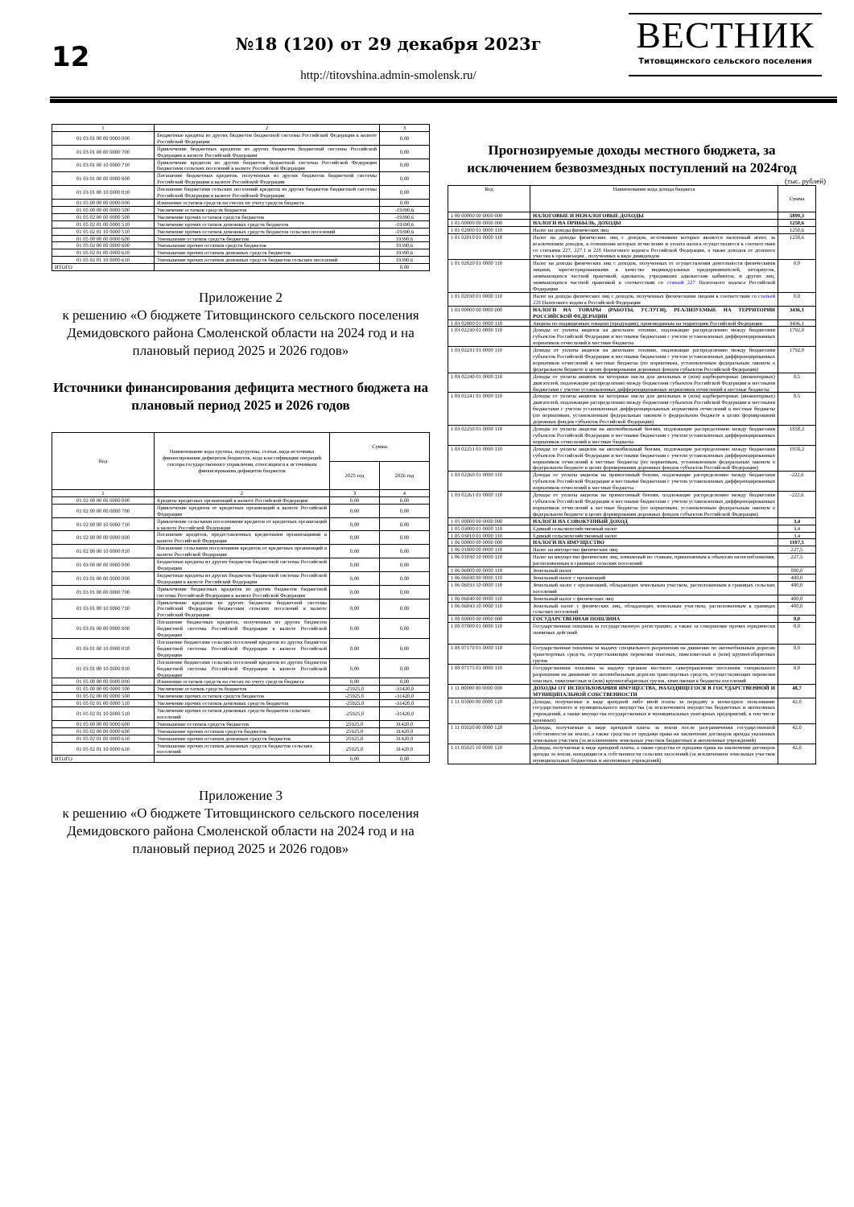12
№18 (120) от 29 декабря 2023г
http://titovshina.admin-smolensk.ru/
ВЕСТНИК
Титовщинского сельского поселения
| 1 | 2 | 3 |
| 01 03 01 00 00 0000 000 | Бюджетные кредиты из других бюджетов бюджетной системы Российской Федерации в валюте Российской Федерации | 0,00 |
| 01 03 01 00 00 0000 700 | Привлечение бюджетных кредитов из других бюджетов бюджетной системы Российской Федерации в валюте Российской Федерации | 0,00 |
| 01 03 01 00 10 0000 710 | Привлечение кредитов из других бюджетов бюджетной системы Российской Федерации бюджетами сельских поселений в валюте Российской Федерации | 0,00 |
| 01 03 01 00 00 0000 800 | Погашение бюджетных кредитов, полученных из других бюджетов бюджетной системы Российской Федерации в валюте Российской Федерации | 0,00 |
| 01 03 01 00 10 0000 810 | Погашение бюджетами сельских поселений кредитов из других бюджетов бюджетной системы Российской Федерации в валюте Российской Федерации | 0,00 |
| 01 05 00 00 00 0000 000 | Изменение остатков средств на счетах по учету средств бюджета | 0,00 |
| 01 05 00 00 00 0000 500 | Увеличение остатков средств бюджетов | -19390,6 |
| 01 05 02 00 00 0000 500 | Увеличение прочих остатков средств бюджетов | -19390,6 |
| 01 05 02 01 00 0000 510 | Увеличение прочих остатков денежных средств бюджетов | -19390,6 |
| 01 05 02 01 10 0000 510 | Увеличение прочих остатков денежных средств бюджетов сельских поселений | -19390,6 |
| 01 05 00 00 00 0000 600 | Уменьшение остатков средств бюджетов | 19390,6 |
| 01 05 02 00 00 0000 600 | Уменьшение прочих остатков средств бюджетов | 19390,6 |
| 01 05 02 01 00 0000 610 | Уменьшение прочих остатков денежных средств бюджетов | 19390,6 |
| 01 05 02 01 10 0000 610 | Уменьшение прочих остатков денежных средств бюджетов сельских поселений | 19390,6 |
| ИТОГО | | 0,00 |
Приложение 2
к решению «О бюджете Титовщинского сельского поселения Демидовского района Смоленской области на 2024 год и на плановый период 2025 и 2026 годов»
Источники финансирования дефицита местного бюджета на плановый период 2025 и 2026 годов
| Код | Наименование кода группы, подгруппы, статьи, вида источника финансирования дефицитов бюджетов, кода классификации операций сектора государственного управления, относящихся к источникам финансирования дефицитов бюджетов | Сумма | |
| | | 2025 год | 2026 год |
| 1 | 2 | 3 | 4 |
| 01 02 00 00 00 0000 000 | Кредиты кредитных организаций в валюте Российской Федерации | 0,00 | 0,00 |
| 01 02 00 00 00 0000 700 | Привлечение кредитов от кредитных организаций в валюте Российской Федерации | 0,00 | 0,00 |
| 01 02 00 00 10 0000 710 | Привлечение сельскими поселениями кредитов от кредитных организаций в валюте Российской Федерации | 0,00 | 0,00 |
| 01 02 00 00 00 0000 800 | Погашение кредитов, предоставленных кредитными организациями в валюте Российской Федерации | 0,00 | 0,00 |
| 01 02 00 00 10 0000 810 | Погашение сельскими поселениями кредитов от кредитных организаций в валюте Российской Федерации | 0,00 | 0,00 |
| 01 03 00 00 00 0000 000 | Бюджетные кредиты из других бюджетов бюджетной системы Российской Федерации | 0,00 | 0,00 |
| 01 03 01 00 00 0000 000 | Бюджетные кредиты из других бюджетов бюджетной системы Российской Федерации в валюте Российской Федерации | 0,00 | 0,00 |
| 01 03 01 00 00 0000 700 | Привлечение бюджетных кредитов из других бюджетов бюджетной системы Российской Федерации в валюте Российской Федерации | 0,00 | 0,00 |
| 01 03 01 00 10 0000 710 | Привлечение кредитов из других бюджетов бюджетной системы Российской Федерации бюджетами сельских поселений в валюте Российской Федерации | 0,00 | 0,00 |
| 01 03 01 00 00 0000 800 | Погашение бюджетных кредитов, полученных из других бюджетов бюджетной системы Российской Федерации в валюте Российской Федерации | 0,00 | 0,00 |
| 01 03 01 00 10 0000 810 | Погашение бюджетами сельских поселений кредитов из других бюджетов бюджетной системы Российской Федерации в валюте Российской Федерации | 0,00 | 0,00 |
| 01 03 01 00 10 0000 810 | Погашение бюджетами сельских поселений кредитов из других бюджетов бюджетной системы Российской Федерации в валюте Российской Федерации | 0,00 | 0,00 |
| 01 05 00 00 00 0000 000 | Изменение остатков средств на счетах по учету средств бюджета | 0,00 | 0,00 |
| 01 05 00 00 00 0000 500 | Увеличение остатков средств бюджетов | -25925,0 | -31420,0 |
| 01 05 02 00 00 0000 500 | Увеличение прочих остатков средств бюджетов | -25925,0 | -31420,0 |
| 01 05 02 01 00 0000 510 | Увеличение прочих остатков денежных средств бюджетов | -25925,0 | -31420,0 |
| 01 05 02 01 10 0000 510 | Увеличение прочих остатков денежных средств бюджетов сельских поселений | -25925,0 | -31420,0 |
| 01 05 00 00 00 0000 600 | Уменьшение остатков средств бюджетов | 25925,0 | 31420,0 |
| 01 05 02 00 00 0000 600 | Уменьшение прочих остатков средств бюджетов | 25925,0 | 31420,0 |
| 01 05 02 01 00 0000 610 | Уменьшение прочих остатков денежных средств бюджетов | 25925,0 | 31420,0 |
| 01 05 02 01 10 0000 610 | Уменьшение прочих остатков денежных средств бюджетов сельских поселений | 25925,0 | 31420,0 |
| ИТОГО | | 0,00 | 0,00 |
Приложение 3
к решению «О бюджете Титовщинского сельского поселения Демидовского района Смоленской области на 2024 год и на плановый период 2025 и 2026 годов»
Прогнозируемые доходы местного бюджета, за исключением безвозмездных поступлений на 2024год
(тыс. рублей)
| Код | Наименование кода дохода бюджета | Сумма |
| 1 00 00000 00 0000 000 | НАЛОГОВЫЕ И НЕНАЛОГОВЫЕ ДОХОДЫ | 5899,3 |
| 1 01 00000 00 0000 000 | НАЛОГИ НА ПРИБЫЛЬ, ДОХОДЫ | 1250,6 |
| 1 01 02000 01 0000 110 | Налог на доходы физических лиц | 1250,6 |
| 1 01 02010 01 0000 110 | Налог на доходы физических лиц с доходов, источником которых является налоговый агент, за исключением доходов, в отношении которых исчисление и уплата налога осуществляется в соответствии со статьями 227, 227.1 и 228 Налогового кодекса Российской Федерации, а также доходов от долевого участия в организации , полученных в виде дивидендов | 1250,6 |
| 1 01 02020 01 0000 110 | Налог на доходы физических лиц с доходов, полученных от осуществления деятельности физическими лицами, зарегистрированными в качестве индивидуальных предпринимателей, нотариусов, занимающихся частной практикой, адвокатов, учредивших адвокатские кабинеты, и других лиц, занимающихся частной практикой в соответствии со статьей 227 Налогового кодекса Российской Федерации | 0,0 |
| 1 01 02030 01 0000 110 | Налог на доходы физических лиц с доходов, полученных физическими лицами в соответствии со статьей 228 Налогового кодекса Российской Федерации | 0,0 |
| 1 03 00000 00 0000 000 | НАЛОГИ НА ТОВАРЫ (РАБОТЫ, УСЛУГИ), РЕАЛИЗУЕМЫЕ НА ТЕРРИТОРИИ РОССИЙСКОЙ ФЕДЕРАЦИИ | 3436,1 |
| 1 03 02000 01 0000 110 | Акцизы по подакцизным товарам (продукции), производимым на территории Российской Федерации | 3436,1 |
| 1 03 02230 01 0000 110 | Доходы от уплаты акцизов на дизельное топливо, подлежащие распределению между бюджетами субъектов Российской Федерации и местными бюджетами с учетом установленных дифференцированных нормативов отчислений в местные бюджеты | 1792,0 |
| 1 03 02231 01 0000 110 | Доходы от уплаты акцизов на дизельное топливо, подлежащие распределению между бюджетами субъектов Российской Федерации и местными бюджетами с учетом установленных дифференцированных нормативов отчислений в местные бюджеты (по нормативам, установленным федеральным законом о федеральном бюджете в целях формирования дорожных фондов субъектов Российской Федерации) | 1792,0 |
| 1 03 02240 01 0000 110 | Доходы от уплаты акцизов на моторные масла для дизельных и (или) карбюраторных (инжекторных) двигателей, подлежащие распределению между бюджетами субъектов Российской Федерации и местными бюджетами с учетом установленных дифференцированных нормативов отчислений в местные бюджеты | 8,5 |
| 1 03 02241 01 0000 110 | Доходы от уплаты акцизов на моторные масла для дизельных и (или) карбюраторных (инжекторных) двигателей, подлежащие распределению между бюджетами субъектов Российской Федерации и местными бюджетами с учетом установленных дифференцированных нормативов отчислений в местные бюджеты (по нормативам, установленным федеральным законом о федеральном бюджете в целях формирования дорожных фондов субъектов Российской Федерации) | 8,5 |
| 1 03 02250 01 0000 110 | Доходы от уплаты акцизов на автомобильный бензин, подлежащие распределению между бюджетами субъектов Российской Федерации и местными бюджетами с учетом установленных дифференцированных нормативов отчислений в местные бюджеты | 1858,2 |
| 1 03 02251 01 0000 110 | Доходы от уплаты акцизов на автомобильный бензин, подлежащие распределению между бюджетами субъектов Российской Федерации и местными бюджетами с учетом установленных дифференцированных нормативов отчислений в местные бюджеты (по нормативам, установленным федеральным законом о федеральном бюджете в целях формирования дорожных фондов субъектов Российской Федерации) | 1858,2 |
| 1 03 02260 01 0000 110 | Доходы от уплаты акцизов на прямогонный бензин, подлежащие распределению между бюджетами субъектов Российской Федерации и местными бюджетами с учетом установленных дифференцированных нормативов отчислений в местные бюджеты | -222,6 |
| 1 03 02261 01 0000 110 | Доходы от уплаты акцизов на прямогонный бензин, подлежащие распределению между бюджетами субъектов Российской Федерации и местными бюджетами с учетом установленных дифференцированных нормативов отчислений в местные бюджеты (по нормативам, установленным федеральным законом о федеральном бюджете в целях формирования дорожных фондов субъектов Российской Федерации) | -222,6 |
| 1 05 00000 00 0000 000 | НАЛОГИ НА СОВОКУПНЫЙ ДОХОД | 3,4 |
| 1 05 03000 01 0000 110 | Единый сельскохозяйственный налог | 3,4 |
| 1 05 03010 01 0000 110 | Единый сельскохозяйственный налог | 3,4 |
| 1 06 00000 00 0000 000 | НАЛОГИ НА ИМУЩЕСТВО | 1107,5 |
| 1 06 01000 00 0000 110 | Налог на имущество физических лиц | 227,5 |
| 1 06 01030 10 0000 110 | Налог на имущество физических лиц, взимаемый по ставкам, применяемым к объектам налогообложения, расположенным в границах сельских поселений | 227,5 |
| 1 06 06000 00 0000 110 | Земельный налог | 880,0 |
| 1 06 06030 00 0000 110 | Земельный налог с организаций | 480,0 |
| 1 06 06033 10 0000 110 | Земельный налог с организаций, обладающих земельным участком, расположенным в границах сельских поселений | 480,0 |
| 1 06 06040 00 0000 110 | Земельный налог с физических лиц | 400,0 |
| 1 06 06043 10 0000 110 | Земельный налог с физических лиц, обладающих земельным участком, расположенным в границах сельских поселений | 400,0 |
| 1 08 00000 00 0000 000 | ГОСУДАРСТВЕННАЯ ПОШЛИНА | 0,0 |
| 1 08 07000 01 0000 110 | Государственная пошлина за государственную регистрацию, а также за совершение прочих юридически значимых действий | 0,0 |
| 1 08 07170 01 0000 110 | Государственная пошлина за выдачу специального разрешения на движение по автомобильным дорогам транспортных средств, осуществляющих перевозки опасных, тяжеловесных и (или) крупногабаритных грузов | 0,0 |
| 1 08 07175 01 0000 110 | Государственная пошлина за выдачу органом местного самоуправления поселения специального разрешения на движение по автомобильным дорогам транспортных средств, осуществляющих перевозки опасных, тяжеловесных и (или) крупногабаритных грузов, зачисляемая в бюджеты поселений | 0,0 |
| 1 11 00000 00 0000 000 | ДОХОДЫ ОТ ИСПОЛЬЗОВАНИЯ ИМУЩЕСТВА, НАХОДЯЩЕГОСЯ В ГОСУДАРСТВЕННОЙ И МУНИЦИПАЛЬНОЙ СОБСТВЕННОСТИ | 48,7 |
| 1 11 05000 00 0000 120 | Доходы, получаемые в виде арендной либо иной платы за передачу в возмездное пользование государственного и муниципального имущества (за исключением имущества бюджетных и автономных учреждений, а также имущества государственных и муниципальных унитарных предприятий, в том числе казенных) | 42,0 |
| 1 11 05020 00 0000 120 | Доходы, получаемые в виде арендной платы за земли после разграничения государственной собственности на землю, а также средства от продажи права на заключение договоров аренды указанных земельных участков (за исключением земельных участков бюджетных и автономных учреждений) | 42,0 |
| 1 11 05025 10 0000 120 | Доходы, получаемые в виде арендной платы, а также средства от продажи права на заключение договоров аренды за земли, находящиеся в собственности сельских поселений (за исключением земельных участков муниципальных бюджетных и автономных учреждений) | 42,0 |